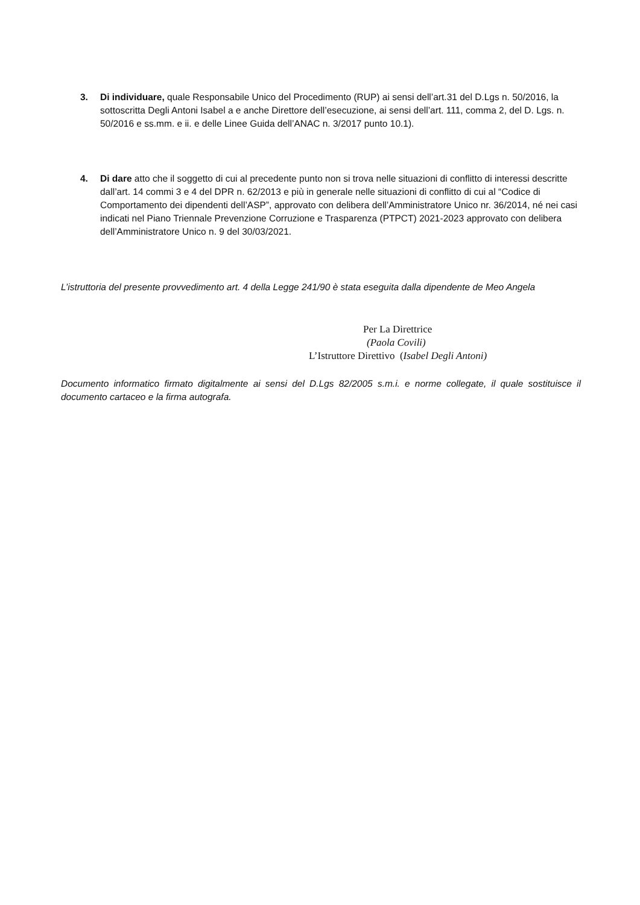3. Di individuare, quale Responsabile Unico del Procedimento (RUP) ai sensi dell’art.31 del D.Lgs n. 50/2016, la sottoscritta Degli Antoni Isabel a e anche Direttore dell’esecuzione, ai sensi dell’art. 111, comma 2, del D. Lgs. n. 50/2016 e ss.mm. e ii. e delle Linee Guida dell’ANAC n. 3/2017 punto 10.1).
4. Di dare atto che il soggetto di cui al precedente punto non si trova nelle situazioni di conflitto di interessi descritte dall’art. 14 commi 3 e 4 del DPR n. 62/2013 e più in generale nelle situazioni di conflitto di cui al “Codice di Comportamento dei dipendenti dell’ASP”, approvato con delibera dell’Amministratore Unico nr. 36/2014, né nei casi indicati nel Piano Triennale Prevenzione Corruzione e Trasparenza (PTPCT) 2021-2023 approvato con delibera dell’Amministratore Unico n. 9 del 30/03/2021.
L’istruttoria del presente provvedimento art. 4 della Legge 241/90 è stata eseguita dalla dipendente de Meo Angela
Per La Direttrice
(Paola Covili)
L’Istruttore Direttivo (Isabel Degli Antoni)
Documento informatico firmato digitalmente ai sensi del D.Lgs 82/2005 s.m.i. e norme collegate, il quale sostituisce il documento cartaceo e la firma autografa.